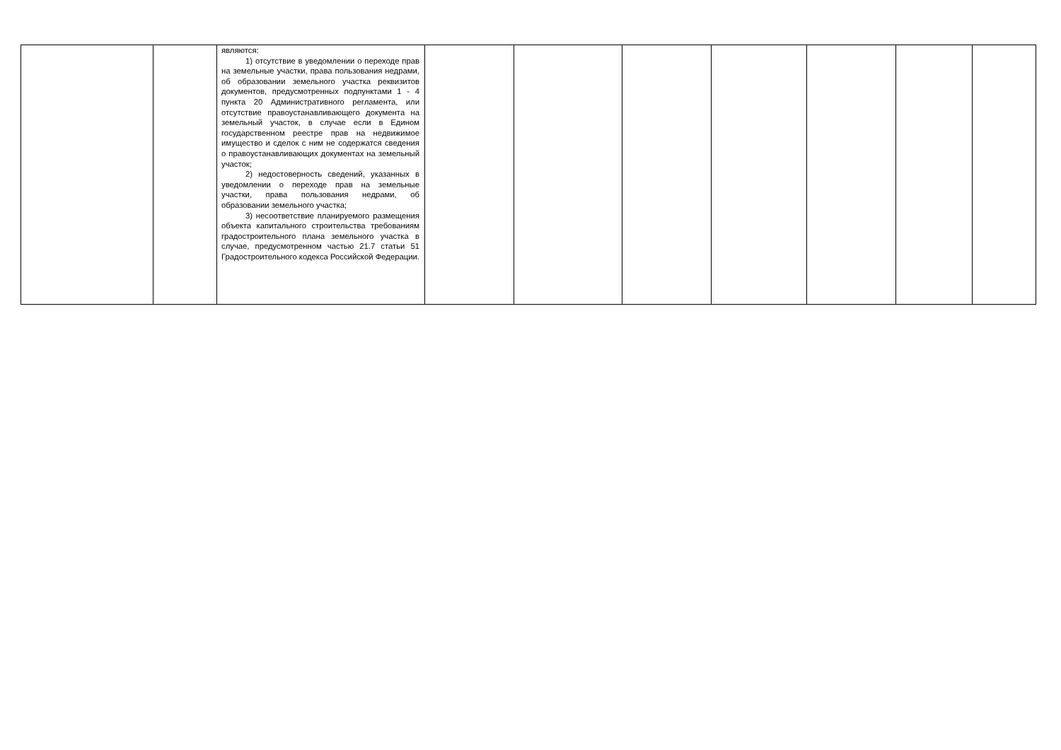| | | являются: 1) отсутствие в уведомлении о переходе прав на земельные участки, права пользования недрами, об образовании земельного участка реквизитов документов, предусмотренных подпунктами 1 - 4 пункта 20 Административного регламента, или отсутствие правоустанавливающего документа на земельный участок, в случае если в Едином государственном реестре прав на недвижимое имущество и сделок с ним не содержатся сведения о правоустанавливающих документах на земельный участок; 2) недостоверность сведений, указанных в уведомлении о переходе прав на земельные участки, права пользования недрами, об образовании земельного участка; 3) несоответствие планируемого размещения объекта капитального строительства требованиям градостроительного плана земельного участка в случае, предусмотренном частью 21.7 статьи 51 Градостроительного кодекса Российской Федерации. | | | | | | | |